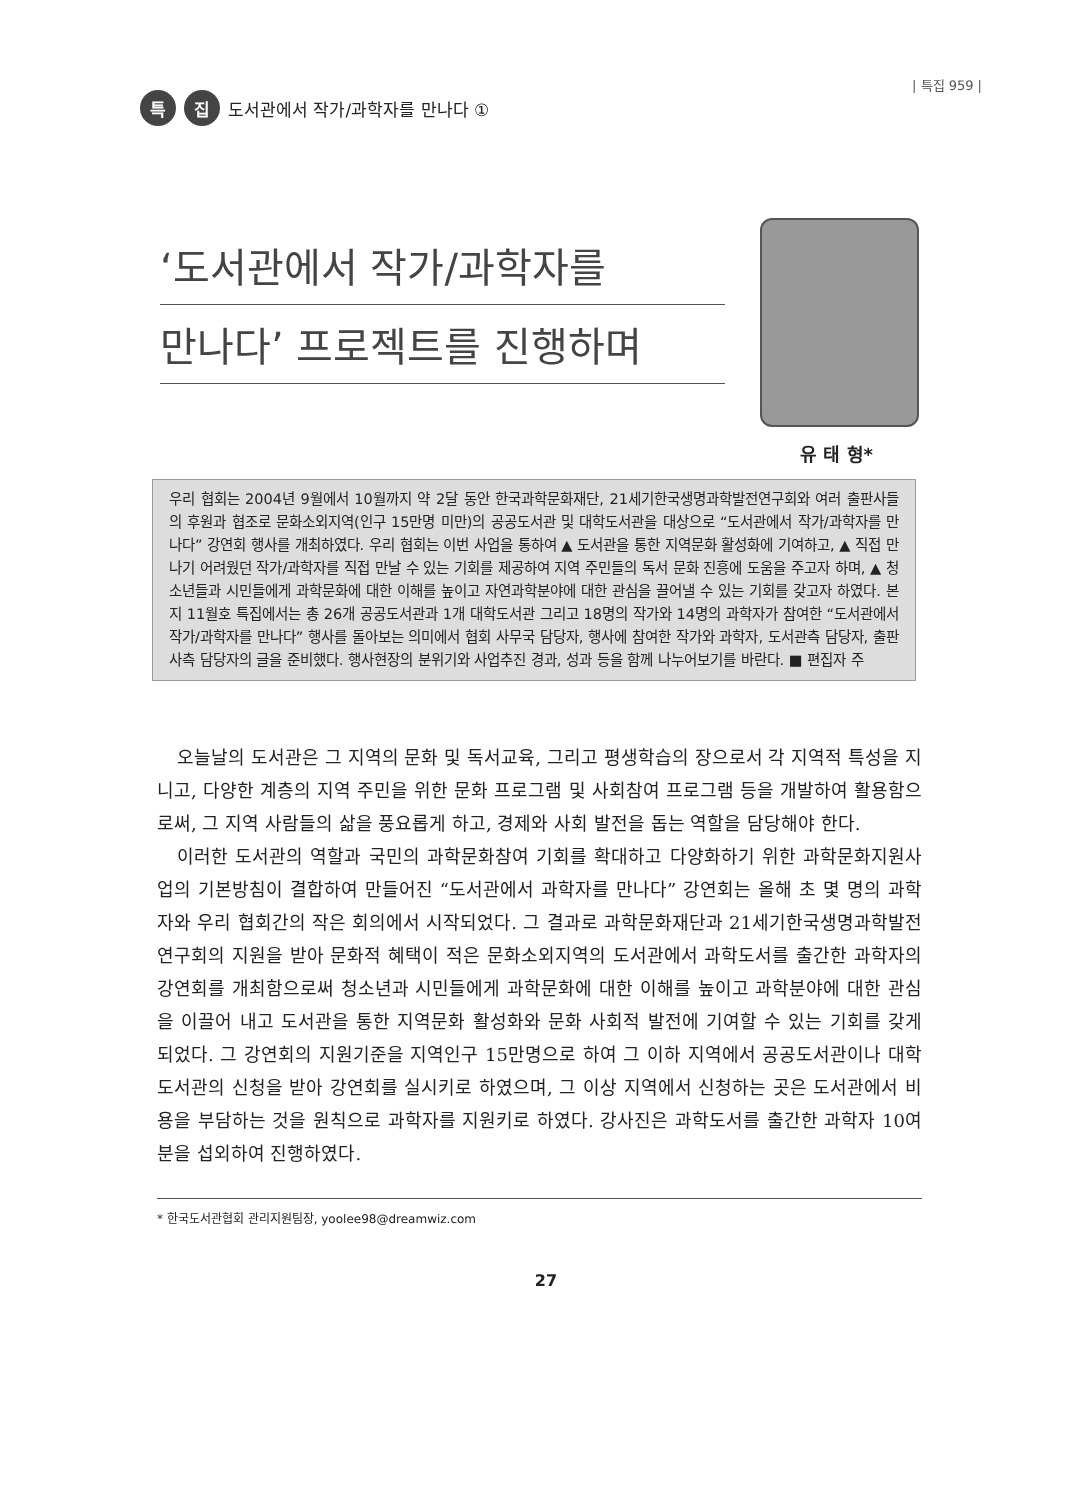| 특집 959 |
특 집 도서관에서 작가/과학자를 만나다 ①
‘도서관에서 작가/과학자를
만나다’ 프로젝트를 진행하며
유 태 형*
우리 협회는 2004년 9월에서 10월까지 약 2달 동안 한국과학문화재단, 21세기한국생명과학발전연구회와 여러 출판사들의 후원과 협조로 문화소외지역(인구 15만명 미만)의 공공도서관 및 대학도서관을 대상으로 “도서관에서 작가/과학자를 만나다” 강연회 행사를 개최하였다. 우리 협회는 이번 사업을 통하여 ▲ 도서관을 통한 지역문화 활성화에 기여하고, ▲ 직접 만나기 어려웠던 작가/과학자를 직접 만날 수 있는 기회를 제공하여 지역 주민들의 독서 문화 진흥에 도움을 주고자 하며, ▲ 청소년들과 시민들에게 과학문화에 대한 이해를 높이고 자연과학분야에 대한 관심을 끌어낼 수 있는 기회를 갖고자 하였다. 본지 11월호 특집에서는 총 26개 공공도서관과 1개 대학도서관 그리고 18명의 작가와 14명의 과학자가 참여한 “도서관에서 작가/과학자를 만나다” 행사를 돌아보는 의미에서 협회 사무국 담당자, 행사에 참여한 작가와 과학자, 도서관측 담당자, 출판사측 담당자의 글을 준비했다. 행사현장의 분위기와 사업추진 경과, 성과 등을 함께 나누어보기를 바란다. ■ 편집자 주
오늘날의 도서관은 그 지역의 문화 및 독서교육, 그리고 평생학습의 장으로서 각 지역적 특성을 지니고, 다양한 계층의 지역 주민을 위한 문화 프로그램 및 사회참여 프로그램 등을 개발하여 활용함으로써, 그 지역 사람들의 삶을 풍요롭게 하고, 경제와 사회 발전을 돕는 역할을 담당해야 한다.
이러한 도서관의 역할과 국민의 과학문화참여 기회를 확대하고 다양화하기 위한 과학문화지원사업의 기본방침이 결합하여 만들어진 “도서관에서 과학자를 만나다” 강연회는 올해 초 몇 명의 과학자와 우리 협회간의 작은 회의에서 시작되었다. 그 결과로 과학문화재단과 21세기한국생명과학발전연구회의 지원을 받아 문화적 혜택이 적은 문화소외지역의 도서관에서 과학도서를 출간한 과학자의 강연회를 개최함으로써 청소년과 시민들에게 과학문화에 대한 이해를 높이고 과학분야에 대한 관심을 이끌어 내고 도서관을 통한 지역문화 활성화와 문화 사회적 발전에 기여할 수 있는 기회를 갖게 되었다. 그 강연회의 지원기준을 지역인구 15만명으로 하여 그 이하 지역에서 공공도서관이나 대학도서관의 신청을 받아 강연회를 실시키로 하였으며, 그 이상 지역에서 신청하는 곳은 도서관에서 비용을 부담하는 것을 원칙으로 과학자를 지원키로 하였다. 강사진은 과학도서를 출간한 과학자 10여분을 섭외하여 진행하였다.
* 한국도서관협회 관리지원팀장, yoolee98@dreamwiz.com
27